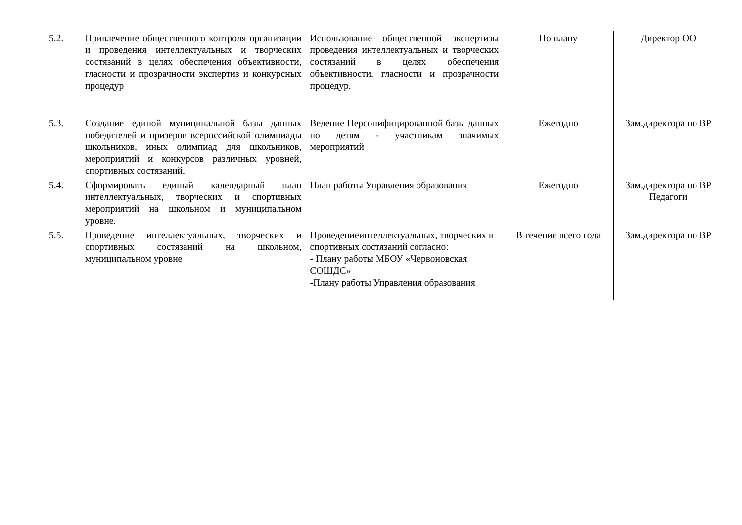| 5.2. | Привлечение общественного контроля организации и проведения интеллектуальных и творческих состязаний в целях обеспечения объективности, гласности и прозрачности экспертиз и конкурсных процедур | Использование общественной экспертизы проведения интеллектуальных и творческих состязаний в целях обеспечения объективности, гласности и прозрачности процедур. | По плану | Директор ОО |
| 5.3. | Создание единой муниципальной базы данных победителей и призеров всероссийской олимпиады школьников, иных олимпиад для школьников, мероприятий и конкурсов различных уровней, спортивных состязаний. | Ведение Персонифицированной базы данных по детям - участникам значимых мероприятий | Ежегодно | Зам.директора по ВР |
| 5.4. | Сформировать единый календарный план интеллектуальных, творческих и спортивных мероприятий на школьном и муниципальном уровне. | План работы Управления образования | Ежегодно | Зам.директора по ВР Педагоги |
| 5.5. | Проведение интеллектуальных, творческих и спортивных состязаний на школьном, муниципальном уровне | Проведениеинтеллектуальных, творческих и спортивных состязаний согласно: - Плану работы МБОУ «Червоновская СОШДС» -Плану работы Управления образования | В течение всего года | Зам.директора по ВР |